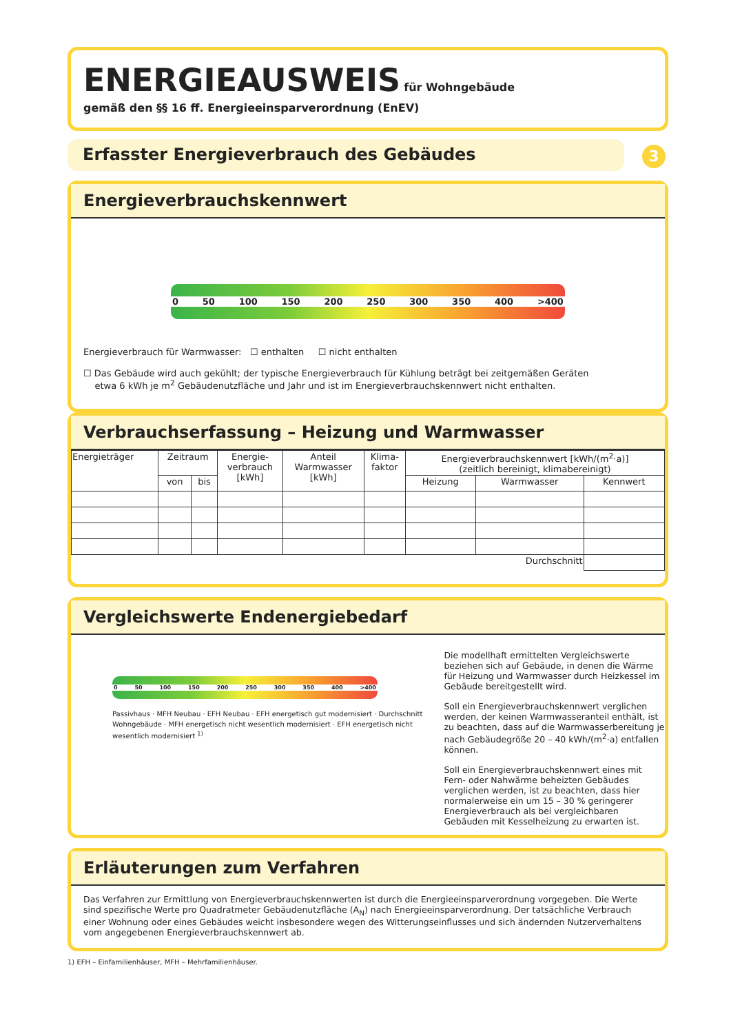ENERGIEAUSWEIS für Wohngebäude
gemäß den §§ 16 ff. Energieeinsparverordnung (EnEV)
Erfasster Energieverbrauch des Gebäudes 3
Energieverbrauchskennwert
0 50 100 150 200 250 300 350 400 >400
Energieverbrauch für Warmwasser: ☐ enthalten ☐ nicht enthalten
☐ Das Gebäude wird auch gekühlt; der typische Energieverbrauch für Kühlung beträgt bei zeitgemäßen Geräten
etwa 6 kWh je m<sup>2</sup> Gebäudenutzfläche und Jahr und ist im Energieverbrauchskennwert nicht enthalten.
Verbrauchserfassung – Heizung und Warmwasser
| Energieträger | Zeitraum | | Energie- verbrauch [kWh] | Anteil Warmwasser [kWh] | Klima- faktor | Energieverbrauchskennwert [kWh/(m<sup>2</sup>·a)] (zeitlich bereinigt, klimabereinigt) | | |
| --- | --- | --- | --- | --- | --- | --- | --- | --- |
| | von | bis | | | | Heizung | Warmwasser | Kennwert |
| Durchschnitt | | | | | | | | |
Vergleichswerte Endenergiebedarf
0 50 100 150 200 250 300 350 400 >400
Passivhaus · MFH Neubau · EFH Neubau · EFH energetisch gut modernisiert · Durchschnitt Wohngebäude · MFH energetisch nicht wesentlich modernisiert · EFH energetisch nicht wesentlich modernisiert <sup>1)</sup>
Die modellhaft ermittelten Vergleichswerte beziehen sich auf Gebäude, in denen die Wärme für Heizung und Warmwasser durch Heizkessel im Gebäude bereitgestellt wird.
Soll ein Energieverbrauchskennwert verglichen werden, der keinen Warmwasseranteil enthält, ist zu beachten, dass auf die Warmwasserbereitung je nach Gebäudegröße 20 – 40 kWh/(m<sup>2</sup>·a) entfallen können.
Soll ein Energieverbrauchskennwert eines mit Fern- oder Nahwärme beheizten Gebäudes verglichen werden, ist zu beachten, dass hier normalerweise ein um 15 – 30 % geringerer Energieverbrauch als bei vergleichbaren Gebäuden mit Kesselheizung zu erwarten ist.
Erläuterungen zum Verfahren
Das Verfahren zur Ermittlung von Energieverbrauchskennwerten ist durch die Energieeinsparverordnung vorgegeben. Die Werte sind spezifische Werte pro Quadratmeter Gebäudenutzfläche (A<sub>N</sub>) nach Energieeinsparverordnung. Der tatsächliche Verbrauch einer Wohnung oder eines Gebäudes weicht insbesondere wegen des Witterungseinflusses und sich ändernden Nutzerverhaltens vom angegebenen Energieverbrauchskennwert ab.
1) EFH – Einfamilienhäuser, MFH – Mehrfamilienhäuser.